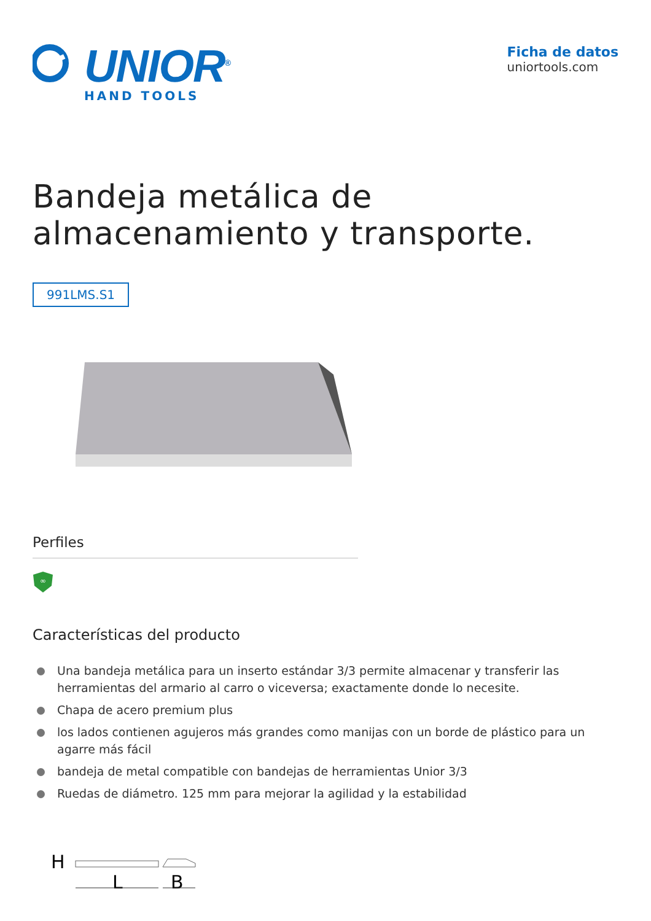UNIOR<sup>®</sup>
HAND TOOLS
Ficha de datos
uniortools.com
Bandeja metálica de
almacenamiento y transporte.
991LMS.S1
Perfiles
∞
Características del producto
Una bandeja metálica para un inserto estándar 3/3 permite almacenar y transferir las herramientas del armario al carro o viceversa; exactamente donde lo necesite.
Chapa de acero premium plus
los lados contienen agujeros más grandes como manijas con un borde de plástico para un agarre más fácil
bandeja de metal compatible con bandejas de herramientas Unior 3/3
Ruedas de diámetro. 125 mm para mejorar la agilidad y la estabilidad
H
L
B